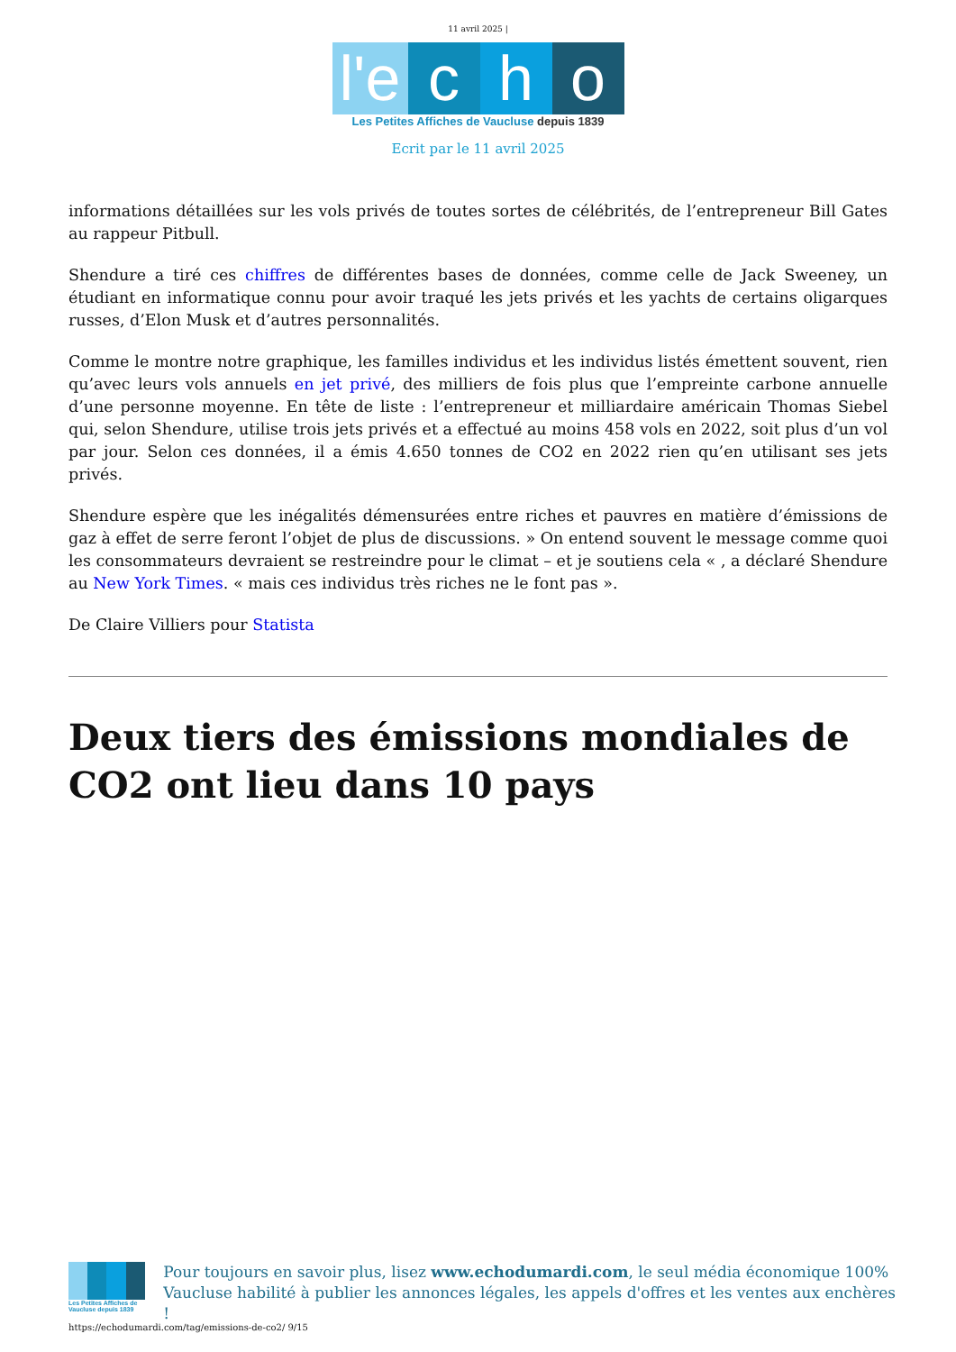11 avril 2025 |
l'e
c
h
o
Les Petites Affiches de Vaucluse depuis 1839
Ecrit par le 11 avril 2025
informations détaillées sur les vols privés de toutes sortes de célébrités, de l’entrepreneur Bill Gates au rappeur Pitbull.
Shendure a tiré ces chiffres de différentes bases de données, comme celle de Jack Sweeney, un étudiant en informatique connu pour avoir traqué les jets privés et les yachts de certains oligarques russes, d’Elon Musk et d’autres personnalités.
Comme le montre notre graphique, les familles individus et les individus listés émettent souvent, rien qu’avec leurs vols annuels en jet privé, des milliers de fois plus que l’empreinte carbone annuelle d’une personne moyenne. En tête de liste : l’entrepreneur et milliardaire américain Thomas Siebel qui, selon Shendure, utilise trois jets privés et a effectué au moins 458 vols en 2022, soit plus d’un vol par jour. Selon ces données, il a émis 4.650 tonnes de CO2 en 2022 rien qu’en utilisant ses jets privés.
Shendure espère que les inégalités démensurées entre riches et pauvres en matière d’émissions de gaz à effet de serre feront l’objet de plus de discussions. » On entend souvent le message comme quoi les consommateurs devraient se restreindre pour le climat – et je soutiens cela « , a déclaré Shendure au New York Times. « mais ces individus très riches ne le font pas ».
De Claire Villiers pour Statista
Deux tiers des émissions mondiales de CO2 ont lieu dans 10 pays
Les Petites Affiches de Vaucluse depuis 1839
Pour toujours en savoir plus, lisez www.echodumardi.com, le seul média économique 100% Vaucluse habilité à publier les annonces légales, les appels d'offres et les ventes aux enchères !
https://echodumardi.com/tag/emissions-de-co2/ 9/15